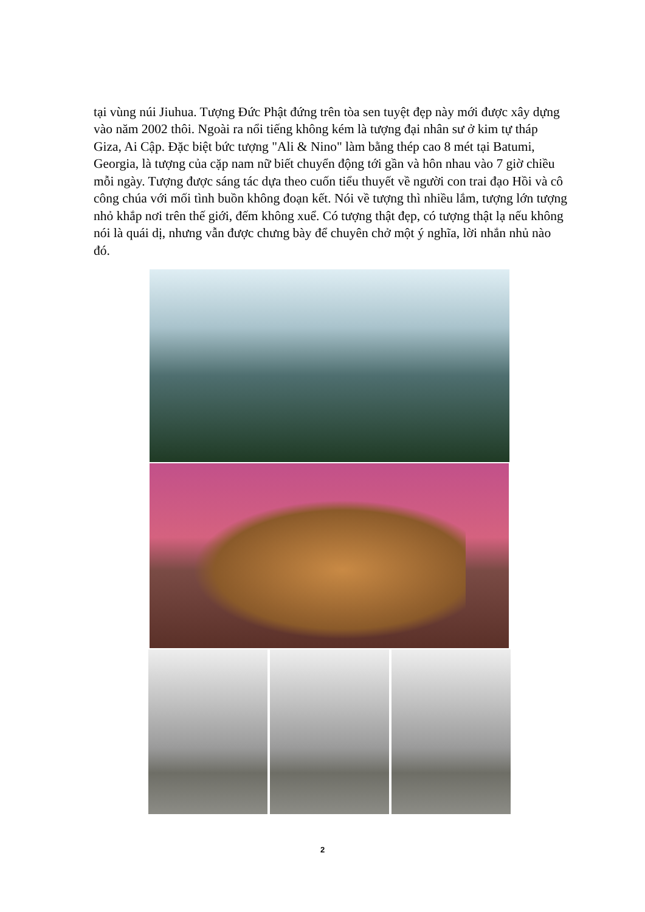tại vùng núi Jiuhua. Tượng Đức Phật đứng trên tòa sen tuyệt đẹp này mới được xây dựng vào năm 2002 thôi. Ngoài ra nổi tiếng không kém là tượng đại nhân sư ở kim tự tháp Giza, Ai Cập. Đặc biệt bức tượng "Ali & Nino" làm bằng thép cao 8 mét tại Batumi, Georgia, là tượng của cặp nam nữ biết chuyển động tới gần và hôn nhau vào 7 giờ chiều mỗi ngày. Tượng được sáng tác dựa theo cuốn tiểu thuyết về người con trai đạo Hồi và cô công chúa với mối tình buồn không đoạn kết. Nói về tượng thì nhiều lắm, tượng lớn tượng nhỏ khắp nơi trên thế giới, đếm không xuể. Có tượng thật đẹp, có tượng thật lạ nếu không nói là quái dị, nhưng vẫn được chưng bày để chuyên chở một ý nghĩa, lời nhắn nhủ nào đó.
2